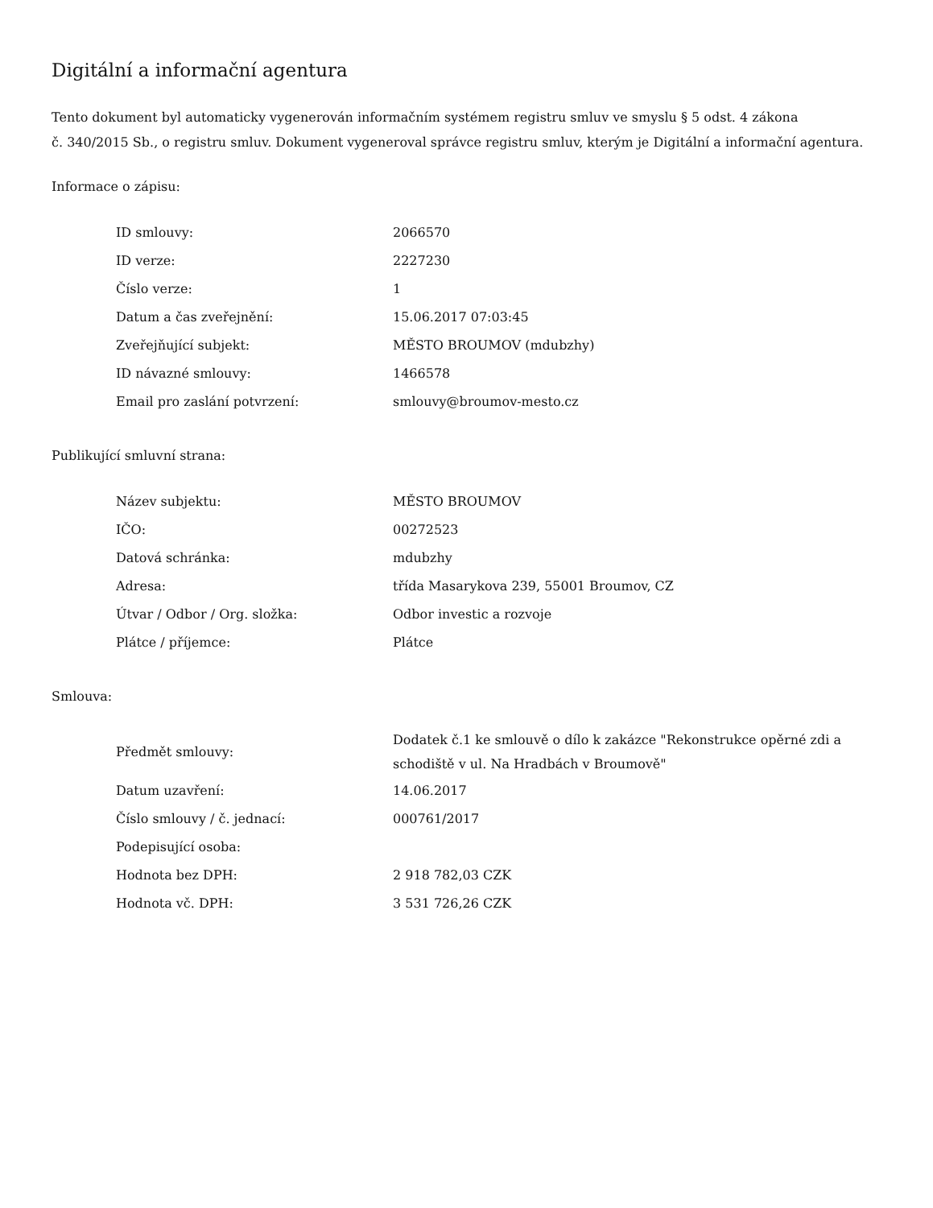Digitální a informační agentura
Tento dokument byl automaticky vygenerován informačním systémem registru smluv ve smyslu § 5 odst. 4 zákona
č. 340/2015 Sb., o registru smluv. Dokument vygeneroval správce registru smluv, kterým je Digitální a informační agentura.
Informace o zápisu:
| ID smlouvy: | 2066570 |
| ID verze: | 2227230 |
| Číslo verze: | 1 |
| Datum a čas zveřejnění: | 15.06.2017 07:03:45 |
| Zveřejňující subjekt: | MĚSTO BROUMOV (mdubzhy) |
| ID návazné smlouvy: | 1466578 |
| Email pro zaslání potvrzení: | smlouvy@broumov-mesto.cz |
Publikující smluvní strana:
| Název subjektu: | MĚSTO BROUMOV |
| IČO: | 00272523 |
| Datová schránka: | mdubzhy |
| Adresa: | třída Masarykova 239, 55001 Broumov, CZ |
| Útvar / Odbor / Org. složka: | Odbor investic a rozvoje |
| Plátce / příjemce: | Plátce |
Smlouva:
| Předmět smlouvy: | Dodatek č.1 ke smlouvě o dílo k zakázce "Rekonstrukce opěrné zdi a schodiště v ul. Na Hradbách v Broumově" |
| Datum uzavření: | 14.06.2017 |
| Číslo smlouvy / č. jednací: | 000761/2017 |
| Podepisující osoba: | |
| Hodnota bez DPH: | 2 918 782,03 CZK |
| Hodnota vč. DPH: | 3 531 726,26 CZK |